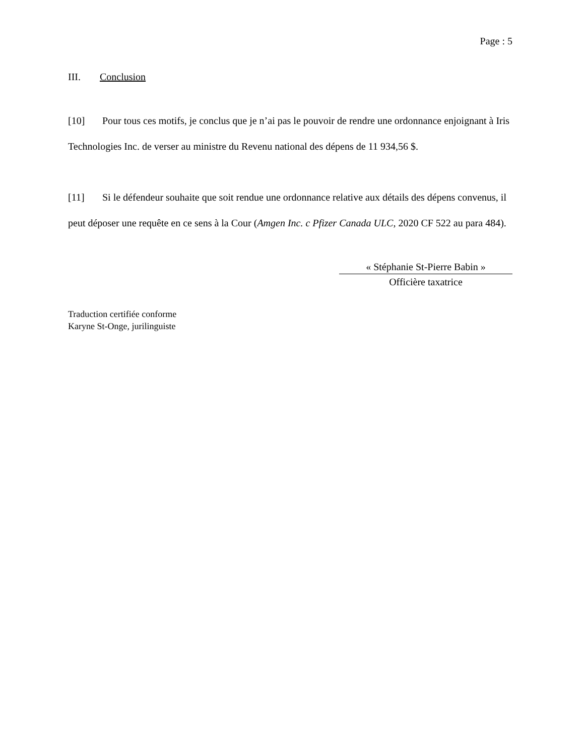Page : 5
III. Conclusion
[10] Pour tous ces motifs, je conclus que je n’ai pas le pouvoir de rendre une ordonnance enjoignant à Iris Technologies Inc. de verser au ministre du Revenu national des dépens de 11 934,56 $.
[11] Si le défendeur souhaite que soit rendue une ordonnance relative aux détails des dépens convenus, il peut déposer une requête en ce sens à la Cour (Amgen Inc. c Pfizer Canada ULC, 2020 CF 522 au para 484).
« Stéphanie St-Pierre Babin »
Officière taxatrice
Traduction certifiée conforme
Karyne St-Onge, jurilinguiste